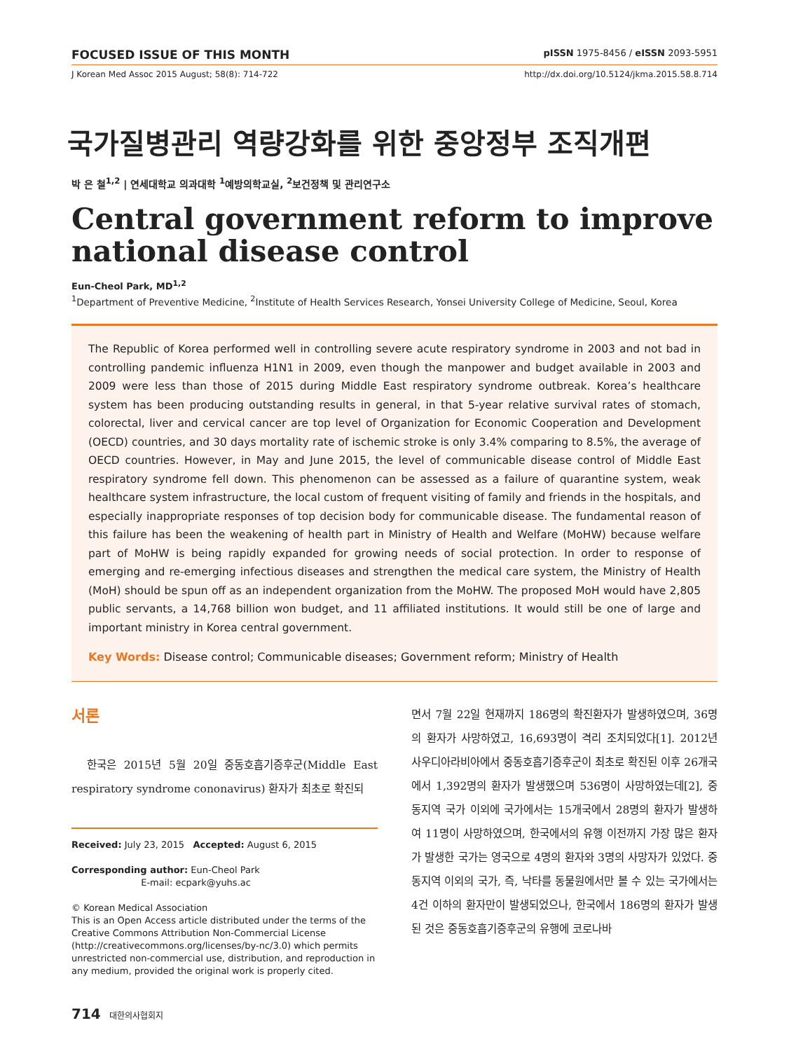FOCUSED ISSUE OF THIS MONTH pISSN 1975-8456 / eISSN 2093-5951
J Korean Med Assoc 2015 August; 58(8): 714-722 http://dx.doi.org/10.5124/jkma.2015.58.8.714
국가질병관리 역량강화를 위한 중앙정부 조직개편
박 은 철<sup>1,2</sup> | 연세대학교 의과대학 <sup>1</sup>예방의학교실, <sup>2</sup>보건정책 및 관리연구소
Central government reform to improve national disease control
Eun-Cheol Park, MD<sup>1,2</sup>
<sup>1</sup> Department of Preventive Medicine, <sup>2</sup>Institute of Health Services Research, Yonsei University College of Medicine, Seoul, Korea
The Republic of Korea performed well in controlling severe acute respiratory syndrome in 2003 and not bad in controlling pandemic influenza H1N1 in 2009, even though the manpower and budget available in 2003 and 2009 were less than those of 2015 during Middle East respiratory syndrome outbreak. Korea’s healthcare system has been producing outstanding results in general, in that 5-year relative survival rates of stomach, colorectal, liver and cervical cancer are top level of Organization for Economic Cooperation and Development (OECD) countries, and 30 days mortality rate of ischemic stroke is only 3.4% comparing to 8.5%, the average of OECD countries. However, in May and June 2015, the level of communicable disease control of Middle East respiratory syndrome fell down. This phenomenon can be assessed as a failure of quarantine system, weak healthcare system infrastructure, the local custom of frequent visiting of family and friends in the hospitals, and especially inappropriate responses of top decision body for communicable disease. The fundamental reason of this failure has been the weakening of health part in Ministry of Health and Welfare (MoHW) because welfare part of MoHW is being rapidly expanded for growing needs of social protection. In order to response of emerging and re-emerging infectious diseases and strengthen the medical care system, the Ministry of Health (MoH) should be spun off as an independent organization from the MoHW. The proposed MoH would have 2,805 public servants, a 14,768 billion won budget, and 11 affiliated institutions. It would still be one of large and important ministry in Korea central government.
Key Words: Disease control; Communicable diseases; Government reform; Ministry of Health
서론
한국은 2015년 5월 20일 중동호흡기증후군(Middle East respiratory syndrome cononavirus) 환자가 최초로 확진되
Received: July 23, 2015 Accepted: August 6, 2015
Corresponding author: Eun-Cheol Park
E-mail: ecpark@yuhs.ac
© Korean Medical Association
This is an Open Access article distributed under the terms of the Creative Commons Attribution Non-Commercial License (http://creativecommons.org/licenses/by-nc/3.0) which permits unrestricted non-commercial use, distribution, and reproduction in any medium, provided the original work is properly cited.
면서 7월 22일 현재까지 186명의 확진환자가 발생하였으며, 36명의 환자가 사망하였고, 16,693명이 격리 조치되었다[1]. 2012년 사우디아라비아에서 중동호흡기증후군이 최초로 확진된 이후 26개국에서 1,392명의 환자가 발생했으며 536명이 사망하였는데[2], 중동지역 국가 이외에 국가에서는 15개국에서 28명의 환자가 발생하여 11명이 사망하였으며, 한국에서의 유행 이전까지 가장 많은 환자가 발생한 국가는 영국으로 4명의 환자와 3명의 사망자가 있었다. 중동지역 이외의 국가, 즉, 낙타를 동물원에서만 볼 수 있는 국가에서는 4건 이하의 환자만이 발생되었으나, 한국에서 186명의 환자가 발생된 것은 중동호흡기증후군의 유행에 코로나바
714 대한의사협회지